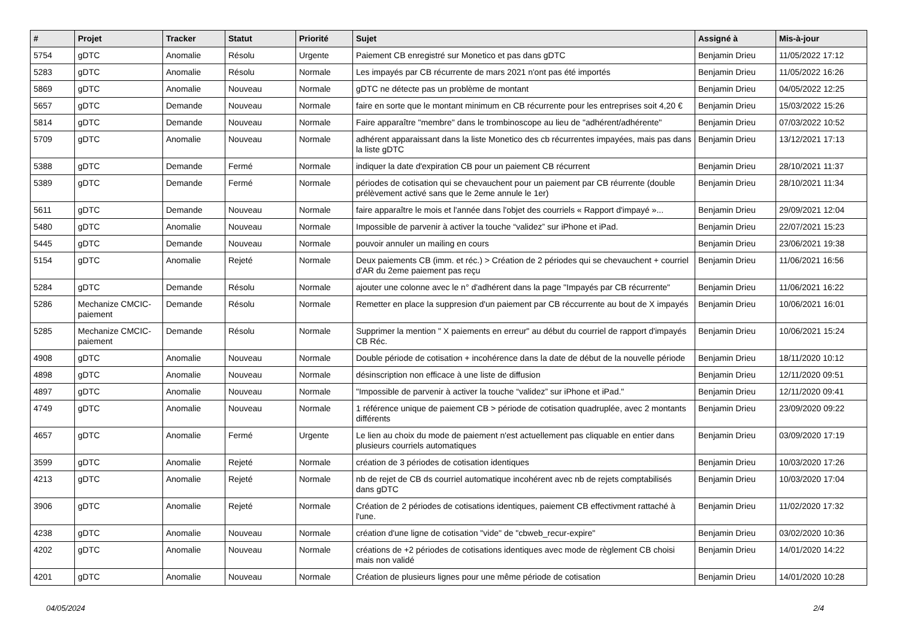| # | Projet | Tracker | Statut | Priorité | Sujet | Assigné à | Mis-à-jour |
| --- | --- | --- | --- | --- | --- | --- | --- |
| 5754 | gDTC | Anomalie | Résolu | Urgente | Paiement CB enregistré sur Monetico et pas dans gDTC | Benjamin Drieu | 11/05/2022 17:12 |
| 5283 | gDTC | Anomalie | Résolu | Normale | Les impayés par CB récurrente de mars 2021 n'ont pas été importés | Benjamin Drieu | 11/05/2022 16:26 |
| 5869 | gDTC | Anomalie | Nouveau | Normale | gDTC ne détecte pas un problème de montant | Benjamin Drieu | 04/05/2022 12:25 |
| 5657 | gDTC | Demande | Nouveau | Normale | faire en sorte que le montant minimum en CB récurrente pour les entreprises soit 4,20 € | Benjamin Drieu | 15/03/2022 15:26 |
| 5814 | gDTC | Demande | Nouveau | Normale | Faire apparaître "membre" dans le trombinoscope au lieu de "adhérent/adhérente" | Benjamin Drieu | 07/03/2022 10:52 |
| 5709 | gDTC | Anomalie | Nouveau | Normale | adhérent apparaissant dans la liste Monetico des cb récurrentes impayées, mais pas dans la liste gDTC | Benjamin Drieu | 13/12/2021 17:13 |
| 5388 | gDTC | Demande | Fermé | Normale | indiquer la date d'expiration CB pour un paiement CB récurrent | Benjamin Drieu | 28/10/2021 11:37 |
| 5389 | gDTC | Demande | Fermé | Normale | périodes de cotisation qui se chevauchent pour un paiement par CB réurrente (double prélèvement activé sans que le 2eme annule le 1er) | Benjamin Drieu | 28/10/2021 11:34 |
| 5611 | gDTC | Demande | Nouveau | Normale | faire apparaître le mois et l'année dans l'objet des courriels « Rapport d'impayé »... | Benjamin Drieu | 29/09/2021 12:04 |
| 5480 | gDTC | Anomalie | Nouveau | Normale | Impossible de parvenir à activer la touche “validez” sur iPhone et iPad. | Benjamin Drieu | 22/07/2021 15:23 |
| 5445 | gDTC | Demande | Nouveau | Normale | pouvoir annuler un mailing en cours | Benjamin Drieu | 23/06/2021 19:38 |
| 5154 | gDTC | Anomalie | Rejeté | Normale | Deux paiements CB (imm. et réc.) > Création de 2 périodes qui se chevauchent + courriel d'AR du 2eme paiement pas reçu | Benjamin Drieu | 11/06/2021 16:56 |
| 5284 | gDTC | Demande | Résolu | Normale | ajouter une colonne avec le n° d'adhérent dans la page "Impayés par CB récurrente" | Benjamin Drieu | 11/06/2021 16:22 |
| 5286 | Mechanize CMCIC-paiement | Demande | Résolu | Normale | Remetter en place la suppresion d'un paiement par CB réccurrente au bout de X impayés | Benjamin Drieu | 10/06/2021 16:01 |
| 5285 | Mechanize CMCIC-paiement | Demande | Résolu | Normale | Supprimer la mention " X paiements en erreur" au début du courriel de rapport d'impayés CB Réc. | Benjamin Drieu | 10/06/2021 15:24 |
| 4908 | gDTC | Anomalie | Nouveau | Normale | Double période de cotisation + incohérence dans la date de début de la nouvelle période | Benjamin Drieu | 18/11/2020 10:12 |
| 4898 | gDTC | Anomalie | Nouveau | Normale | désinscription non efficace à une liste de diffusion | Benjamin Drieu | 12/11/2020 09:51 |
| 4897 | gDTC | Anomalie | Nouveau | Normale | "Impossible de parvenir à activer la touche “validez” sur iPhone et iPad." | Benjamin Drieu | 12/11/2020 09:41 |
| 4749 | gDTC | Anomalie | Nouveau | Normale | 1 référence unique de paiement CB > période de cotisation quadruplée, avec 2 montants différents | Benjamin Drieu | 23/09/2020 09:22 |
| 4657 | gDTC | Anomalie | Fermé | Urgente | Le lien au choix du mode de paiement n'est actuellement pas cliquable en entier dans plusieurs courriels automatiques | Benjamin Drieu | 03/09/2020 17:19 |
| 3599 | gDTC | Anomalie | Rejeté | Normale | création de 3 périodes de cotisation identiques | Benjamin Drieu | 10/03/2020 17:26 |
| 4213 | gDTC | Anomalie | Rejeté | Normale | nb de rejet de CB ds courriel automatique incohérent avec nb de rejets comptabilisés dans gDTC | Benjamin Drieu | 10/03/2020 17:04 |
| 3906 | gDTC | Anomalie | Rejeté | Normale | Création de 2 périodes de cotisations identiques, paiement CB effectivment rattaché à l'une. | Benjamin Drieu | 11/02/2020 17:32 |
| 4238 | gDTC | Anomalie | Nouveau | Normale | création d'une ligne de cotisation "vide" de "cbweb_recur-expire" | Benjamin Drieu | 03/02/2020 10:36 |
| 4202 | gDTC | Anomalie | Nouveau | Normale | créations de +2 périodes de cotisations identiques avec mode de règlement CB choisi mais non validé | Benjamin Drieu | 14/01/2020 14:22 |
| 4201 | gDTC | Anomalie | Nouveau | Normale | Création de plusieurs lignes pour une même période de cotisation | Benjamin Drieu | 14/01/2020 10:28 |
04/05/2024 2/4